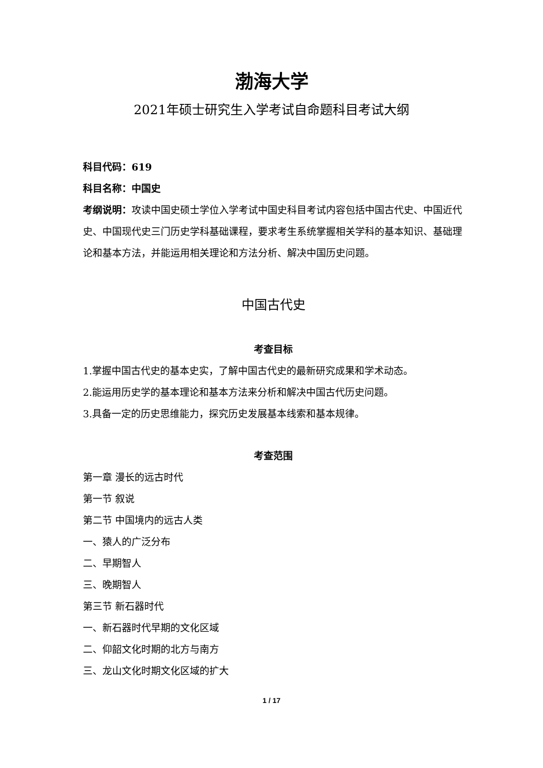渤海大学
2021年硕士研究生入学考试自命题科目考试大纲
科目代码：619
科目名称：中国史
考纲说明：攻读中国史硕士学位入学考试中国史科目考试内容包括中国古代史、中国近代史、中国现代史三门历史学科基础课程，要求考生系统掌握相关学科的基本知识、基础理论和基本方法，并能运用相关理论和方法分析、解决中国历史问题。
中国古代史
考查目标
1.掌握中国古代史的基本史实，了解中国古代史的最新研究成果和学术动态。
2.能运用历史学的基本理论和基本方法来分析和解决中国古代历史问题。
3.具备一定的历史思维能力，探究历史发展基本线索和基本规律。
考查范围
第一章 漫长的远古时代
第一节 叙说
第二节 中国境内的远古人类
一、猿人的广泛分布
二、早期智人
三、晚期智人
第三节 新石器时代
一、新石器时代早期的文化区域
二、仰韶文化时期的北方与南方
三、龙山文化时期文化区域的扩大
1 / 17